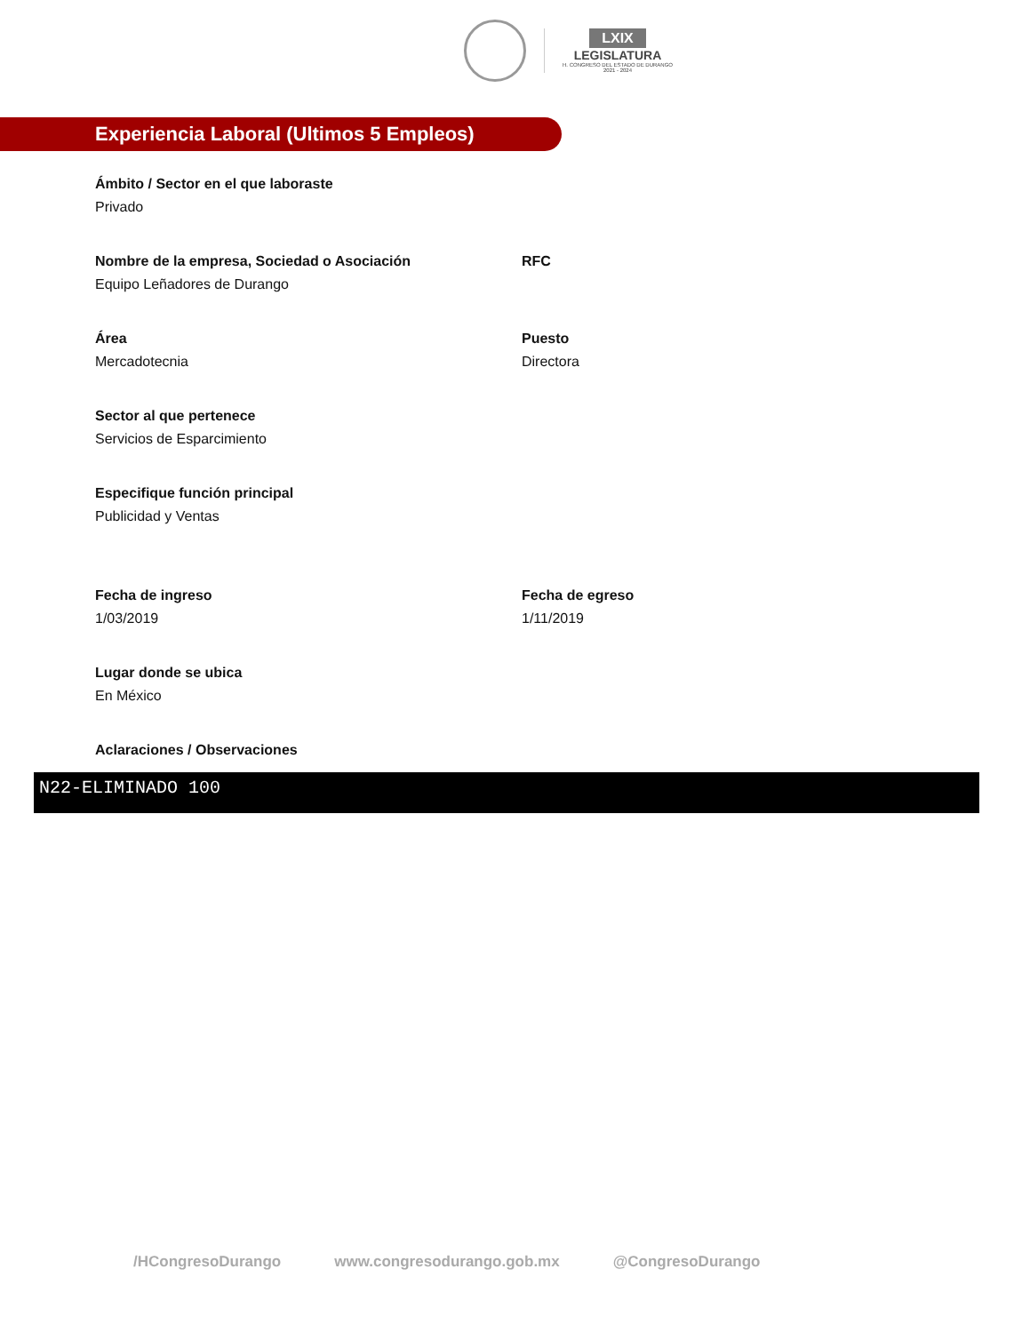LXIX
LEGISLATURA
H. CONGRESO DEL ESTADO DE DURANGO
2021 - 2024
Experiencia Laboral (Ultimos 5 Empleos)
Ámbito / Sector en el que laboraste
Privado
Nombre de la empresa, Sociedad o Asociación
Equipo Leñadores de Durango
RFC
Área
Mercadotecnia
Puesto
Directora
Sector al que pertenece
Servicios de Esparcimiento
Especifique función principal
Publicidad y Ventas
Fecha de ingreso
1/03/2019
Fecha de egreso
1/11/2019
Lugar donde se ubica
En México
Aclaraciones / Observaciones
N22-ELIMINADO 100
/HCongresoDurango www.congresodurango.gob.mx @CongresoDurango